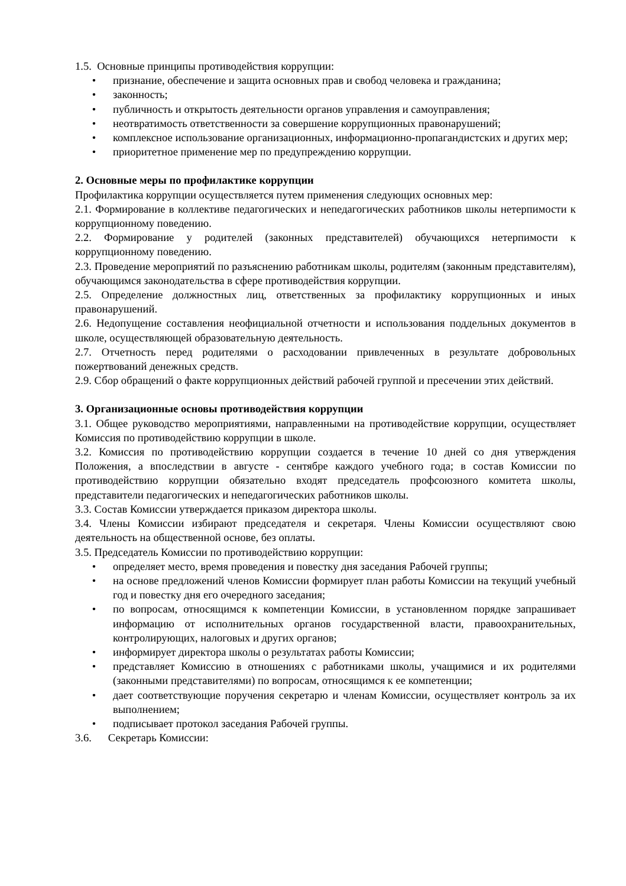1.5. Основные принципы противодействия коррупции:
• признание, обеспечение и защита основных прав и свобод человека и гражданина;
• законность;
• публичность и открытость деятельности органов управления и самоуправления;
• неотвратимость ответственности за совершение коррупционных правонарушений;
• комплексное использование организационных, информационно-пропагандистских и других мер;
• приоритетное применение мер по предупреждению коррупции.
2. Основные меры по профилактике коррупции
Профилактика коррупции осуществляется путем применения следующих основных мер:
2.1. Формирование в коллективе педагогических и непедагогических работников школы нетерпимости к коррупционному поведению.
2.2. Формирование у родителей (законных представителей) обучающихся нетерпимости к коррупционному поведению.
2.3. Проведение мероприятий по разъяснению работникам школы, родителям (законным представителям), обучающимся законодательства в сфере противодействия коррупции.
2.5. Определение должностных лиц, ответственных за профилактику коррупционных и иных правонарушений.
2.6. Недопущение составления неофициальной отчетности и использования поддельных документов в школе, осуществляющей образовательную деятельность.
2.7. Отчетность перед родителями о расходовании привлеченных в результате добровольных пожертвований денежных средств.
2.9. Сбор обращений о факте коррупционных действий рабочей группой и пресечении этих действий.
3. Организационные основы противодействия коррупции
3.1. Общее руководство мероприятиями, направленными на противодействие коррупции, осуществляет Комиссия по противодействию коррупции в школе.
3.2. Комиссия по противодействию коррупции создается в течение 10 дней со дня утверждения Положения, а впоследствии в августе - сентябре каждого учебного года; в состав Комиссии по противодействию коррупции обязательно входят председатель профсоюзного комитета школы, представители педагогических и непедагогических работников школы.
3.3. Состав Комиссии утверждается приказом директора школы.
3.4. Члены Комиссии избирают председателя и секретаря. Члены Комиссии осуществляют свою деятельность на общественной основе, без оплаты.
3.5. Председатель Комиссии по противодействию коррупции:
• определяет место, время проведения и повестку дня заседания Рабочей группы;
• на основе предложений членов Комиссии формирует план работы Комиссии на текущий учебный год и повестку дня его очередного заседания;
• по вопросам, относящимся к компетенции Комиссии, в установленном порядке запрашивает информацию от исполнительных органов государственной власти, правоохранительных, контролирующих, налоговых и других органов;
• информирует директора школы о результатах работы Комиссии;
• представляет Комиссию в отношениях с работниками школы, учащимися и их родителями (законными представителями) по вопросам, относящимся к ее компетенции;
• дает соответствующие поручения секретарю и членам Комиссии, осуществляет контроль за их выполнением;
• подписывает протокол заседания Рабочей группы.
3.6. Секретарь Комиссии: